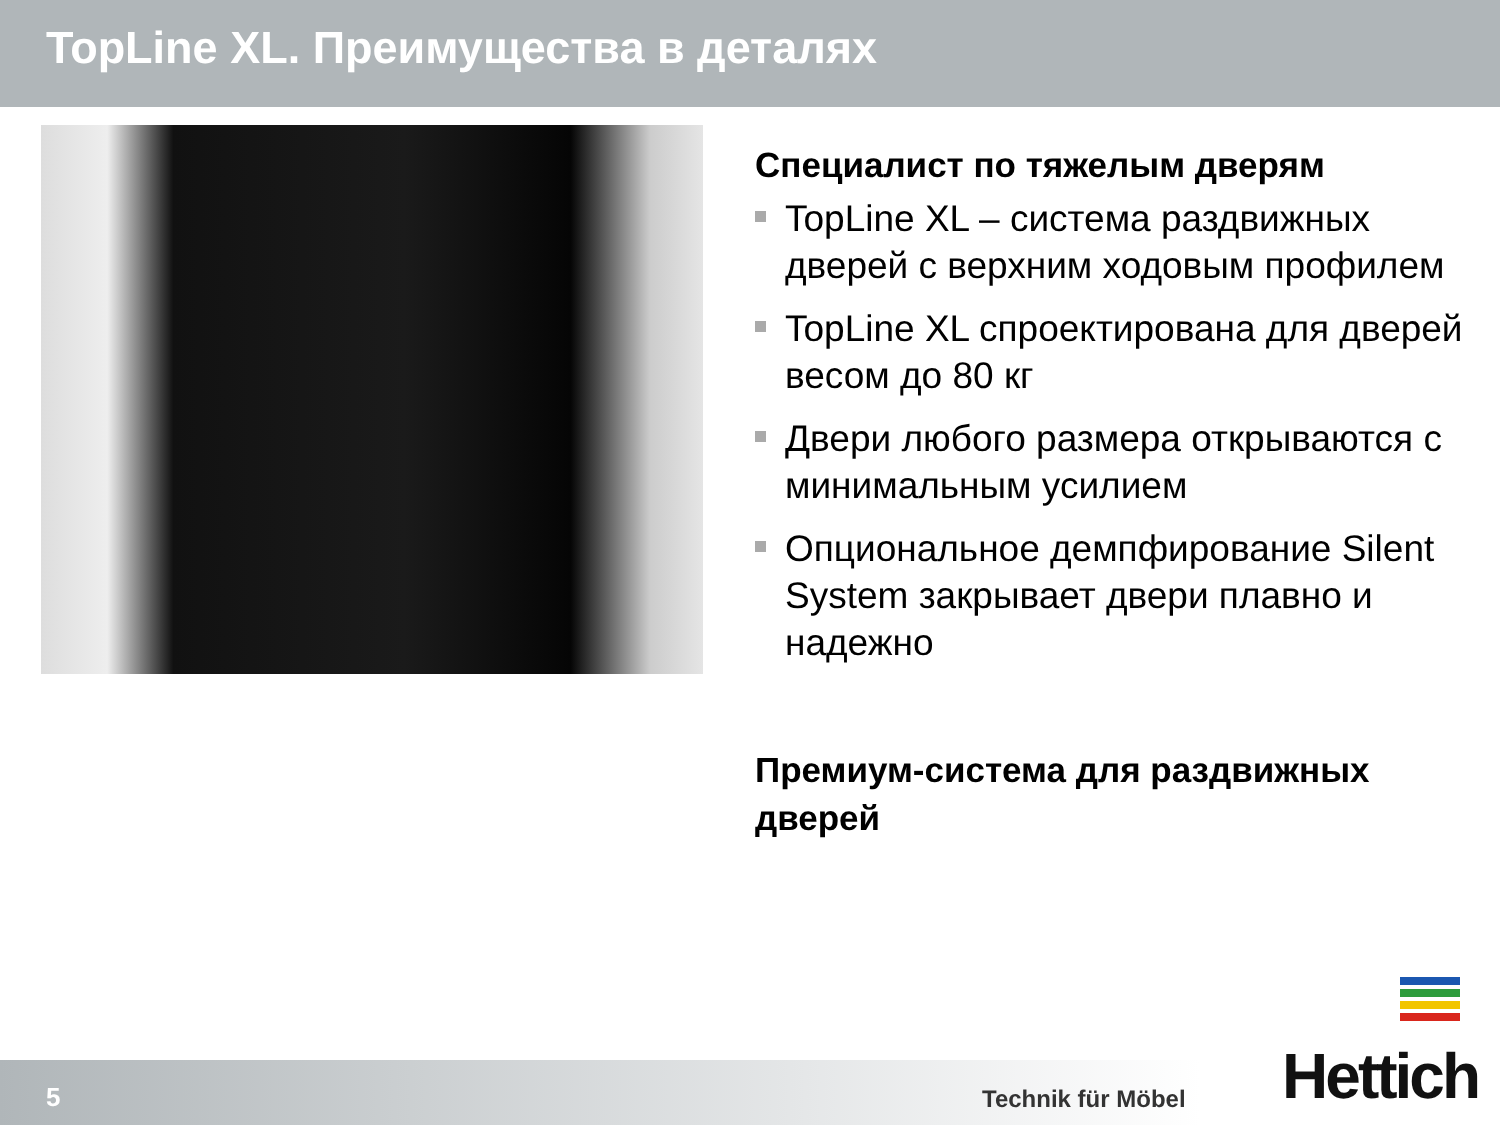TopLine XL. Преимущества в деталях
Специалист по тяжелым дверям
TopLine XL – система раздвижных дверей с верхним ходовым профилем
TopLine XL спроектирована для дверей весом до 80 кг
Двери любого размера открываются с минимальным усилием
Опциональное демпфирование Silent System закрывает двери плавно и надежно
Премиум-система для раздвижных дверей
5 Technik für Möbel Hettich